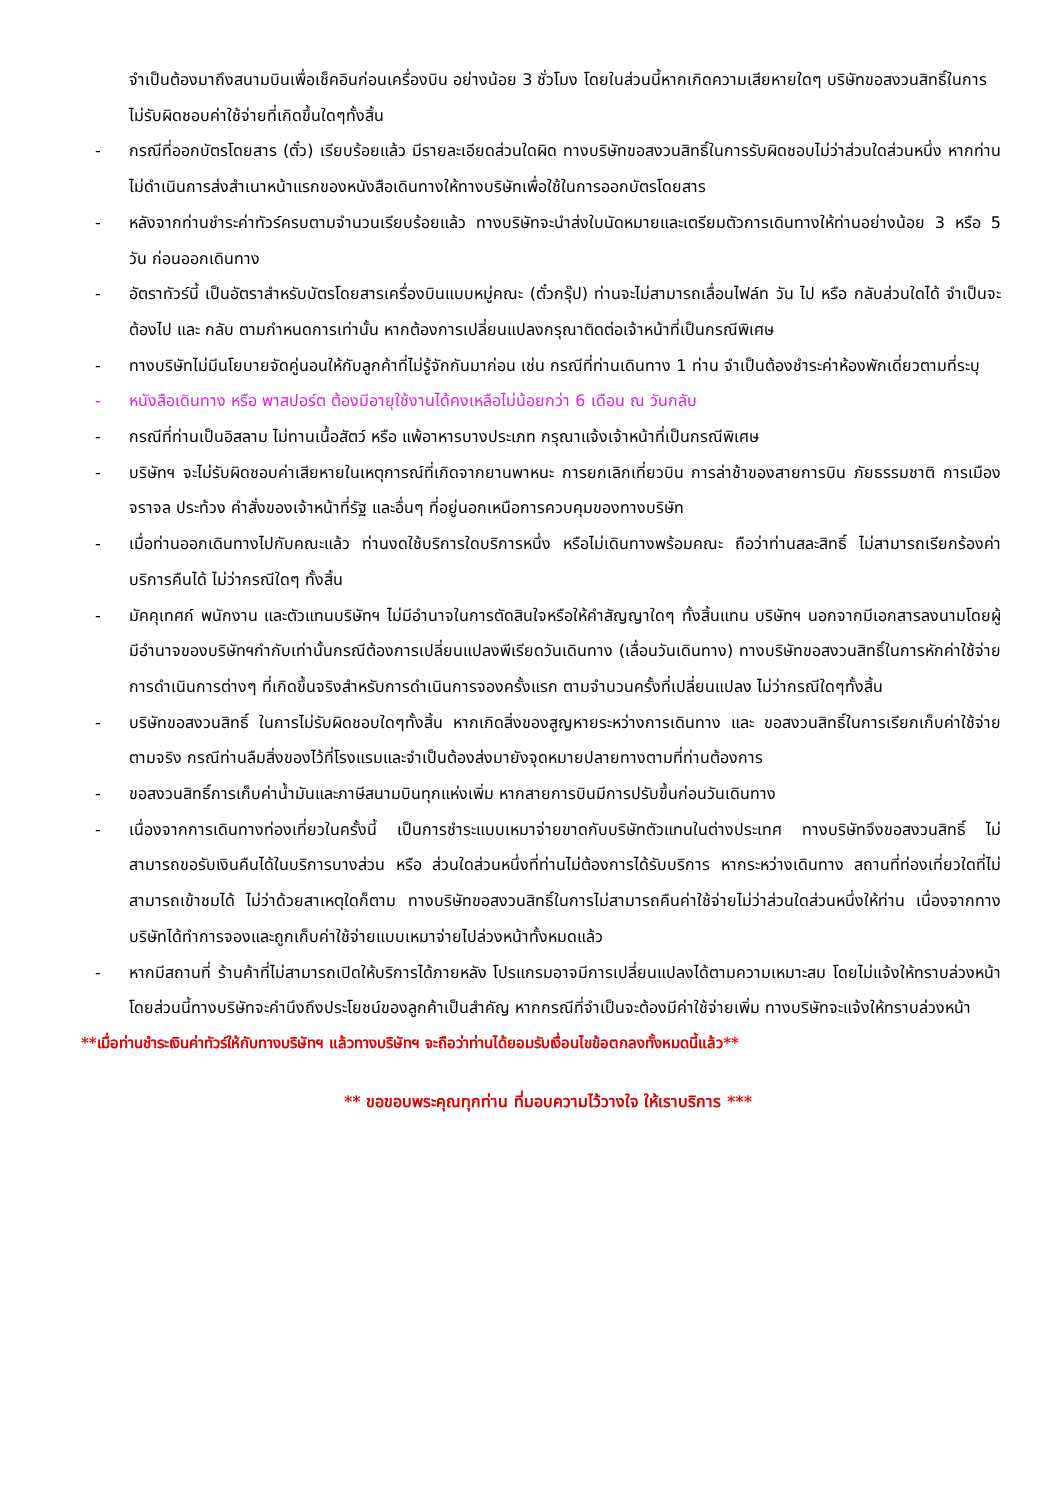จำเป็นต้องมาถึงสนามบินเพื่อเช็คอินก่อนเครื่องบิน อย่างน้อย 3 ชั่วโมง โดยในส่วนนี้หากเกิดความเสียหายใดๆ บริษัทขอสงวนสิทธิ์ในการไม่รับผิดชอบค่าใช้จ่ายที่เกิดขึ้นใดๆทั้งสิ้น
- กรณีที่ออกบัตรโดยสาร (ตั๋ว) เรียบร้อยแล้ว มีรายละเอียดส่วนใดผิด ทางบริษัทขอสงวนสิทธิ์ในการรับผิดชอบไม่ว่าส่วนใดส่วนหนึ่ง หากท่านไม่ดำเนินการส่งสำเนาหน้าแรกของหนังสือเดินทางให้ทางบริษัทเพื่อใช้ในการออกบัตรโดยสาร
- หลังจากท่านชำระค่าทัวร์ครบตามจำนวนเรียบร้อยแล้ว ทางบริษัทจะนำส่งใบนัดหมายและเตรียมตัวการเดินทางให้ท่านอย่างน้อย 3 หรือ 5 วัน ก่อนออกเดินทาง
- อัตราทัวร์นี้ เป็นอัตราสำหรับบัตรโดยสารเครื่องบินแบบหมู่คณะ (ตั๋วกรุ๊ป) ท่านจะไม่สามารถเลื่อนไฟล์ท วัน ไป หรือ กลับส่วนใดได้ จำเป็นจะต้องไป และ กลับ ตามกำหนดการเท่านั้น หากต้องการเปลี่ยนแปลงกรุณาติดต่อเจ้าหน้าที่เป็นกรณีพิเศษ
- ทางบริษัทไม่มีนโยบายจัดคู่นอนให้กับลูกค้าที่ไม่รู้จักกันมาก่อน เช่น กรณีที่ท่านเดินทาง 1 ท่าน จำเป็นต้องชำระค่าห้องพักเดี่ยวตามที่ระบุ
- หนังสือเดินทาง หรือ พาสปอร์ต ต้องมีอายุใช้งานได้คงเหลือไม่น้อยกว่า 6 เดือน ณ วันกลับ
- กรณีที่ท่านเป็นอิสลาม ไม่ทานเนื้อสัตว์ หรือ แพ้อาหารบางประเภท กรุณาแจ้งเจ้าหน้าที่เป็นกรณีพิเศษ
- บริษัทฯ จะไม่รับผิดชอบค่าเสียหายในเหตุการณ์ที่เกิดจากยานพาหนะ การยกเลิกเที่ยวบิน การล่าช้าของสายการบิน ภัยธรรมชาติ การเมือง จราจล ประท้วง คำสั่งของเจ้าหน้าที่รัฐ และอื่นๆ ที่อยู่นอกเหนือการควบคุมของทางบริษัท
- เมื่อท่านออกเดินทางไปกับคณะแล้ว ท่านงดใช้บริการใดบริการหนึ่ง หรือไม่เดินทางพร้อมคณะ ถือว่าท่านสละสิทธิ์ ไม่สามารถเรียกร้องค่าบริการคืนได้ ไม่ว่ากรณีใดๆ ทั้งสิ้น
- มัคคุเทศก์ พนักงาน และตัวแทนบริษัทฯ ไม่มีอำนาจในการตัดสินใจหรือให้คำสัญญาใดๆ ทั้งสิ้นแทน บริษัทฯ นอกจากมีเอกสารลงนามโดยผู้มีอำนาจของบริษัทฯกำกับเท่านั้นกรณีต้องการเปลี่ยนแปลงพีเรียดวันเดินทาง (เลื่อนวันเดินทาง) ทางบริษัทขอสงวนสิทธิ์ในการหักค่าใช้จ่ายการดำเนินการต่างๆ ที่เกิดขึ้นจริงสำหรับการดำเนินการจองครั้งแรก ตามจำนวนครั้งที่เปลี่ยนแปลง ไม่ว่ากรณีใดๆทั้งสิ้น
- บริษัทขอสงวนสิทธิ์ ในการไม่รับผิดชอบใดๆทั้งสิ้น หากเกิดสิ่งของสูญหายระหว่างการเดินทาง และ ขอสงวนสิทธิ์ในการเรียกเก็บค่าใช้จ่ายตามจริง กรณีท่านลืมสิ่งของไว้ที่โรงแรมและจำเป็นต้องส่งมายังจุดหมายปลายทางตามที่ท่านต้องการ
- ขอสงวนสิทธิ์การเก็บค่าน้ำมันและภาษีสนามบินทุกแห่งเพิ่ม หากสายการบินมีการปรับขึ้นก่อนวันเดินทาง
- เนื่องจากการเดินทางท่องเที่ยวในครั้งนี้ เป็นการชำระแบบเหมาจ่ายขาดกับบริษัทตัวแทนในต่างประเทศ ทางบริษัทจึงขอสงวนสิทธิ์ ไม่สามารถขอรับเงินคืนได้ในบริการบางส่วน หรือ ส่วนใดส่วนหนึ่งที่ท่านไม่ต้องการได้รับบริการ หากระหว่างเดินทาง สถานที่ท่องเที่ยวใดที่ไม่สามารถเข้าชมได้ ไม่ว่าด้วยสาเหตุใดก็ตาม ทางบริษัทขอสงวนสิทธิ์ในการไม่สามารถคืนค่าใช้จ่ายไม่ว่าส่วนใดส่วนหนึ่งให้ท่าน เนื่องจากทางบริษัทได้ทำการจองและถูกเก็บค่าใช้จ่ายแบบเหมาจ่ายไปล่วงหน้าทั้งหมดแล้ว
- หากมีสถานที่ ร้านค้าที่ไม่สามารถเปิดให้บริการได้ภายหลัง โปรแกรมอาจมีการเปลี่ยนแปลงได้ตามความเหมาะสม โดยไม่แจ้งให้ทราบล่วงหน้า โดยส่วนนี้ทางบริษัทจะคำนึงถึงประโยชน์ของลูกค้าเป็นสำคัญ หากกรณีที่จำเป็นจะต้องมีค่าใช้จ่ายเพิ่ม ทางบริษัทจะแจ้งให้ทราบล่วงหน้า
**เมื่อท่านชำระเงินค่าทัวร์ให้กับทางบริษัทฯ แล้วทางบริษัทฯ จะถือว่าท่านได้ยอมรับเงื่อนไขข้อตกลงทั้งหมดนี้แล้ว**
** ขอขอบพระคุณทุกท่าน ที่มอบความไว้วางใจ ให้เราบริการ ***